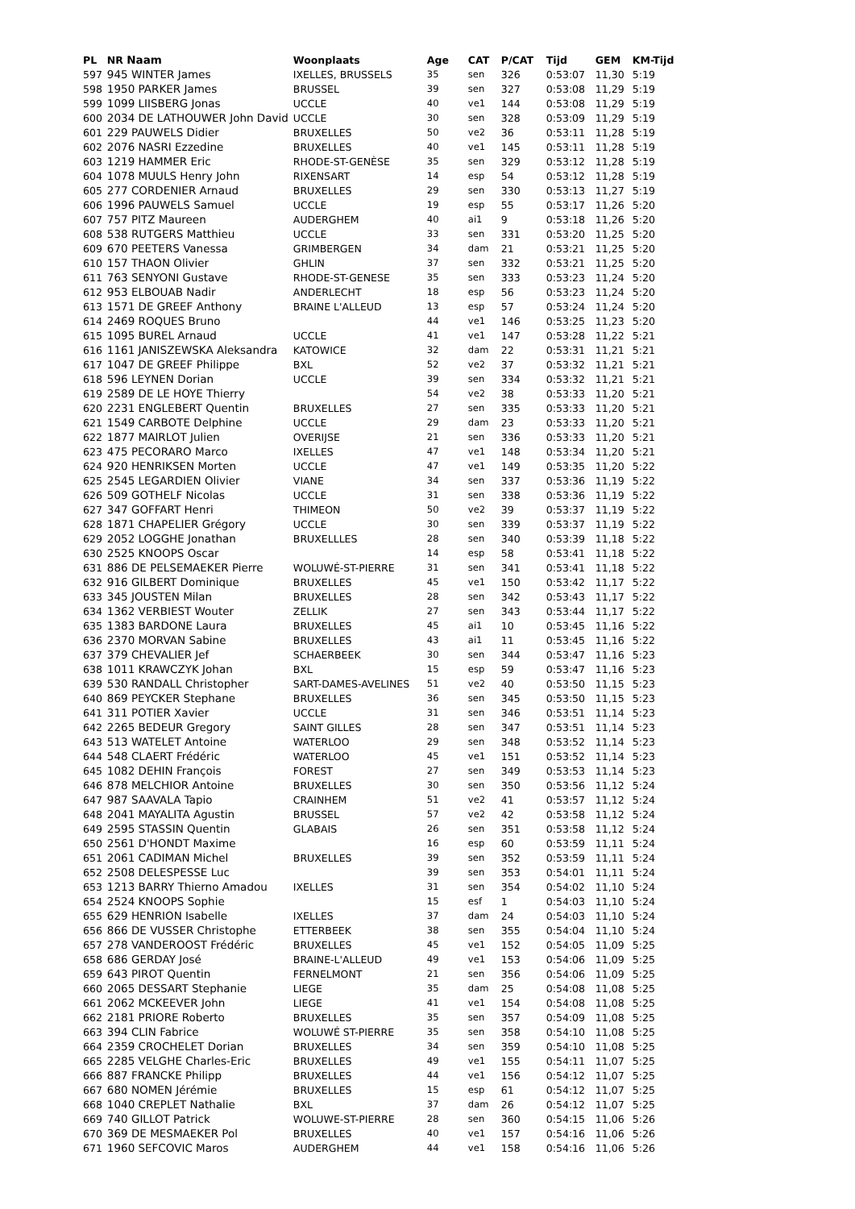| PL | NR Naam | Woonplaats | Age | CAT | P/CAT | Tijd | GEM | KM-Tijd |
| --- | --- | --- | --- | --- | --- | --- | --- | --- |
| 597 | 945 WINTER James | IXELLES, BRUSSELS | 35 | sen | 326 | 0:53:07 | 11,30 | 5:19 |
| 598 | 1950 PARKER James | BRUSSEL | 39 | sen | 327 | 0:53:08 | 11,29 | 5:19 |
| 599 | 1099 LIISBERG Jonas | UCCLE | 40 | ve1 | 144 | 0:53:08 | 11,29 | 5:19 |
| 600 | 2034 DE LATHOUWER John David | UCCLE | 30 | sen | 328 | 0:53:09 | 11,29 | 5:19 |
| 601 | 229 PAUWELS Didier | BRUXELLES | 50 | ve2 | 36 | 0:53:11 | 11,28 | 5:19 |
| 602 | 2076 NASRI Ezzedine | BRUXELLES | 40 | ve1 | 145 | 0:53:11 | 11,28 | 5:19 |
| 603 | 1219 HAMMER Eric | RHODE-ST-GENÈSE | 35 | sen | 329 | 0:53:12 | 11,28 | 5:19 |
| 604 | 1078 MUULS Henry John | RIXENSART | 14 | esp | 54 | 0:53:12 | 11,28 | 5:19 |
| 605 | 277 CORDENIER Arnaud | BRUXELLES | 29 | sen | 330 | 0:53:13 | 11,27 | 5:19 |
| 606 | 1996 PAUWELS Samuel | UCCLE | 19 | esp | 55 | 0:53:17 | 11,26 | 5:20 |
| 607 | 757 PITZ Maureen | AUDERGHEM | 40 | ai1 | 9 | 0:53:18 | 11,26 | 5:20 |
| 608 | 538 RUTGERS Matthieu | UCCLE | 33 | sen | 331 | 0:53:20 | 11,25 | 5:20 |
| 609 | 670 PEETERS Vanessa | GRIMBERGEN | 34 | dam | 21 | 0:53:21 | 11,25 | 5:20 |
| 610 | 157 THAON Olivier | GHLIN | 37 | sen | 332 | 0:53:21 | 11,25 | 5:20 |
| 611 | 763 SENYONI Gustave | RHODE-ST-GENESE | 35 | sen | 333 | 0:53:23 | 11,24 | 5:20 |
| 612 | 953 ELBOUAB Nadir | ANDERLECHT | 18 | esp | 56 | 0:53:23 | 11,24 | 5:20 |
| 613 | 1571 DE GREEF Anthony | BRAINE L'ALLEUD | 13 | esp | 57 | 0:53:24 | 11,24 | 5:20 |
| 614 | 2469 ROQUES Bruno | | 44 | ve1 | 146 | 0:53:25 | 11,23 | 5:20 |
| 615 | 1095 BUREL Arnaud | UCCLE | 41 | ve1 | 147 | 0:53:28 | 11,22 | 5:21 |
| 616 | 1161 JANISZEWSKA Aleksandra | KATOWICE | 32 | dam | 22 | 0:53:31 | 11,21 | 5:21 |
| 617 | 1047 DE GREEF Philippe | BXL | 52 | ve2 | 37 | 0:53:32 | 11,21 | 5:21 |
| 618 | 596 LEYNEN Dorian | UCCLE | 39 | sen | 334 | 0:53:32 | 11,21 | 5:21 |
| 619 | 2589 DE LE HOYE Thierry | | 54 | ve2 | 38 | 0:53:33 | 11,20 | 5:21 |
| 620 | 2231 ENGLEBERT Quentin | BRUXELLES | 27 | sen | 335 | 0:53:33 | 11,20 | 5:21 |
| 621 | 1549 CARBOTE Delphine | UCCLE | 29 | dam | 23 | 0:53:33 | 11,20 | 5:21 |
| 622 | 1877 MAIRLOT Julien | OVERIJSE | 21 | sen | 336 | 0:53:33 | 11,20 | 5:21 |
| 623 | 475 PECORARO Marco | IXELLES | 47 | ve1 | 148 | 0:53:34 | 11,20 | 5:21 |
| 624 | 920 HENRIKSEN Morten | UCCLE | 47 | ve1 | 149 | 0:53:35 | 11,20 | 5:22 |
| 625 | 2545 LEGARDIEN Olivier | VIANE | 34 | sen | 337 | 0:53:36 | 11,19 | 5:22 |
| 626 | 509 GOTHELF Nicolas | UCCLE | 31 | sen | 338 | 0:53:36 | 11,19 | 5:22 |
| 627 | 347 GOFFART Henri | THIMEON | 50 | ve2 | 39 | 0:53:37 | 11,19 | 5:22 |
| 628 | 1871 CHAPELIER Grégory | UCCLE | 30 | sen | 339 | 0:53:37 | 11,19 | 5:22 |
| 629 | 2052 LOGGHE Jonathan | BRUXELLLES | 28 | sen | 340 | 0:53:39 | 11,18 | 5:22 |
| 630 | 2525 KNOOPS Oscar | | 14 | esp | 58 | 0:53:41 | 11,18 | 5:22 |
| 631 | 886 DE PELSEMAEKER Pierre | WOLUWÉ-ST-PIERRE | 31 | sen | 341 | 0:53:41 | 11,18 | 5:22 |
| 632 | 916 GILBERT Dominique | BRUXELLES | 45 | ve1 | 150 | 0:53:42 | 11,17 | 5:22 |
| 633 | 345 JOUSTEN Milan | BRUXELLES | 28 | sen | 342 | 0:53:43 | 11,17 | 5:22 |
| 634 | 1362 VERBIEST Wouter | ZELLIK | 27 | sen | 343 | 0:53:44 | 11,17 | 5:22 |
| 635 | 1383 BARDONE Laura | BRUXELLES | 45 | ai1 | 10 | 0:53:45 | 11,16 | 5:22 |
| 636 | 2370 MORVAN Sabine | BRUXELLES | 43 | ai1 | 11 | 0:53:45 | 11,16 | 5:22 |
| 637 | 379 CHEVALIER Jef | SCHAERBEEK | 30 | sen | 344 | 0:53:47 | 11,16 | 5:23 |
| 638 | 1011 KRAWCZYK Johan | BXL | 15 | esp | 59 | 0:53:47 | 11,16 | 5:23 |
| 639 | 530 RANDALL Christopher | SART-DAMES-AVELINES | 51 | ve2 | 40 | 0:53:50 | 11,15 | 5:23 |
| 640 | 869 PEYCKER Stephane | BRUXELLES | 36 | sen | 345 | 0:53:50 | 11,15 | 5:23 |
| 641 | 311 POTIER Xavier | UCCLE | 31 | sen | 346 | 0:53:51 | 11,14 | 5:23 |
| 642 | 2265 BEDEUR Gregory | SAINT GILLES | 28 | sen | 347 | 0:53:51 | 11,14 | 5:23 |
| 643 | 513 WATELET Antoine | WATERLOO | 29 | sen | 348 | 0:53:52 | 11,14 | 5:23 |
| 644 | 548 CLAERT Frédéric | WATERLOO | 45 | ve1 | 151 | 0:53:52 | 11,14 | 5:23 |
| 645 | 1082 DEHIN François | FOREST | 27 | sen | 349 | 0:53:53 | 11,14 | 5:23 |
| 646 | 878 MELCHIOR Antoine | BRUXELLES | 30 | sen | 350 | 0:53:56 | 11,12 | 5:24 |
| 647 | 987 SAAVALA Tapio | CRAINHEM | 51 | ve2 | 41 | 0:53:57 | 11,12 | 5:24 |
| 648 | 2041 MAYALITA Agustin | BRUSSEL | 57 | ve2 | 42 | 0:53:58 | 11,12 | 5:24 |
| 649 | 2595 STASSIN Quentin | GLABAIS | 26 | sen | 351 | 0:53:58 | 11,12 | 5:24 |
| 650 | 2561 D'HONDT Maxime | | 16 | esp | 60 | 0:53:59 | 11,11 | 5:24 |
| 651 | 2061 CADIMAN Michel | BRUXELLES | 39 | sen | 352 | 0:53:59 | 11,11 | 5:24 |
| 652 | 2508 DELESPESSE Luc | | 39 | sen | 353 | 0:54:01 | 11,11 | 5:24 |
| 653 | 1213 BARRY Thierno Amadou | IXELLES | 31 | sen | 354 | 0:54:02 | 11,10 | 5:24 |
| 654 | 2524 KNOOPS Sophie | | 15 | esf | 1 | 0:54:03 | 11,10 | 5:24 |
| 655 | 629 HENRION Isabelle | IXELLES | 37 | dam | 24 | 0:54:03 | 11,10 | 5:24 |
| 656 | 866 DE VUSSER Christophe | ETTERBEEK | 38 | sen | 355 | 0:54:04 | 11,10 | 5:24 |
| 657 | 278 VANDEROOST Frédéric | BRUXELLES | 45 | ve1 | 152 | 0:54:05 | 11,09 | 5:25 |
| 658 | 686 GERDAY José | BRAINE-L'ALLEUD | 49 | ve1 | 153 | 0:54:06 | 11,09 | 5:25 |
| 659 | 643 PIROT Quentin | FERNELMONT | 21 | sen | 356 | 0:54:06 | 11,09 | 5:25 |
| 660 | 2065 DESSART Stephanie | LIEGE | 35 | dam | 25 | 0:54:08 | 11,08 | 5:25 |
| 661 | 2062 MCKEEVER John | LIEGE | 41 | ve1 | 154 | 0:54:08 | 11,08 | 5:25 |
| 662 | 2181 PRIORE Roberto | BRUXELLES | 35 | sen | 357 | 0:54:09 | 11,08 | 5:25 |
| 663 | 394 CLIN Fabrice | WOLUWÉ ST-PIERRE | 35 | sen | 358 | 0:54:10 | 11,08 | 5:25 |
| 664 | 2359 CROCHELET Dorian | BRUXELLES | 34 | sen | 359 | 0:54:10 | 11,08 | 5:25 |
| 665 | 2285 VELGHE Charles-Eric | BRUXELLES | 49 | ve1 | 155 | 0:54:11 | 11,07 | 5:25 |
| 666 | 887 FRANCKE Philipp | BRUXELLES | 44 | ve1 | 156 | 0:54:12 | 11,07 | 5:25 |
| 667 | 680 NOMEN Jérémie | BRUXELLES | 15 | esp | 61 | 0:54:12 | 11,07 | 5:25 |
| 668 | 1040 CREPLET Nathalie | BXL | 37 | dam | 26 | 0:54:12 | 11,07 | 5:25 |
| 669 | 740 GILLOT Patrick | WOLUWE-ST-PIERRE | 28 | sen | 360 | 0:54:15 | 11,06 | 5:26 |
| 670 | 369 DE MESMAEKER Pol | BRUXELLES | 40 | ve1 | 157 | 0:54:16 | 11,06 | 5:26 |
| 671 | 1960 SEFCOVIC Maros | AUDERGHEM | 44 | ve1 | 158 | 0:54:16 | 11,06 | 5:26 |